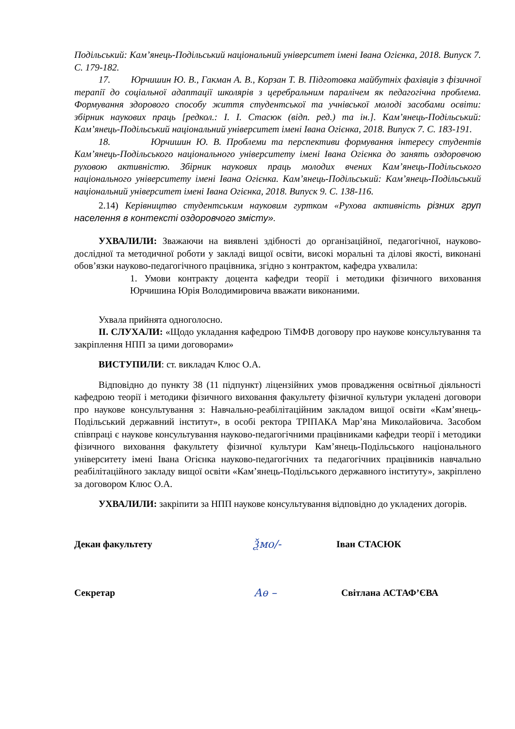Подільський: Кам’янець-Подільський національний університет імені Івана Огієнка, 2018. Випуск 7. С. 179-182.
17. Юрчишин Ю. В., Гакман А. В., Корзан Т. В. Підготовка майбутніх фахівців з фізичної терапії до соціальної адаптації школярів з церебральним паралічем як педагогічна проблема. Формування здорового способу життя студентської та учнівської молоді засобами освіти: збірник наукових праць [редкол.: І. І. Стасюк (відп. ред.) та ін.]. Кам’янець-Подільський: Кам’янець-Подільський національний університет імені Івана Огієнка, 2018. Випуск 7. С. 183-191.
18. Юрчишин Ю. В. Проблеми та перспективи формування інтересу студентів Кам’янець-Подільського національного університету імені Івана Огієнка до занять оздоровчою руховою активністю. Збірник наукових праць молодих вчених Кам’янець-Подільського національного університету імені Івана Огієнка. Кам’янець-Подільський: Кам’янець-Подільський національний університет імені Івана Огієнка, 2018. Випуск 9. С. 138-116.
2.14) Керівництво студентським науковим гуртком «Рухова активність різних груп населення в контексті оздоровчого змісту».
УХВАЛИЛИ: Зважаючи на виявлені здібності до організаційної, педагогічної, науково-дослідної та методичної роботи у закладі вищої освіти, високі моральні та ділові якості, виконані обов’язки науково-педагогічного працівника, згідно з контрактом, кафедра ухвалила:
1. Умови контракту доцента кафедри теорії і методики фізичного виховання Юрчишина Юрія Володимировича вважати виконаними.
Ухвала прийнята одноголосно.
ІІ. СЛУХАЛИ: «Щодо укладання кафедрою ТіМФВ договору про наукове консультування та закріплення НПП за цими договорами»
ВИСТУПИЛИ: ст. викладач Клюс О.А.
Відповідно до пункту 38 (11 підпункт) ліцензійних умов провадження освітньої діяльності кафедрою теорії і методики фізичного виховання факультету фізичної культури укладені договори про наукове консультування з: Навчально-реабілітаційним закладом вищої освіти «Кам’янець-Подільський державний інститут», в особі ректора ТРІПАКА Мар’яна Миколайовича. Засобом співпраці є наукове консультування науково-педагогічними працівниками кафедри теорії і методики фізичного виховання факультету фізичної культури Кам’янець-Подільського національного університету імені Івана Огієнка науково-педагогічних та педагогічних працівників навчально реабілітаційного закладу вищої освіти «Кам’янець-Подільського державного інституту», закріплено за договором Клюс О.А.
УХВАЛИЛИ: закріпити за НПП наукове консультування відповідно до укладених догорів.
Декан факультету Ѯмо/- Іван СТАСЮК
Секретар Аѳ – Світлана АСТАФ’ЄВА